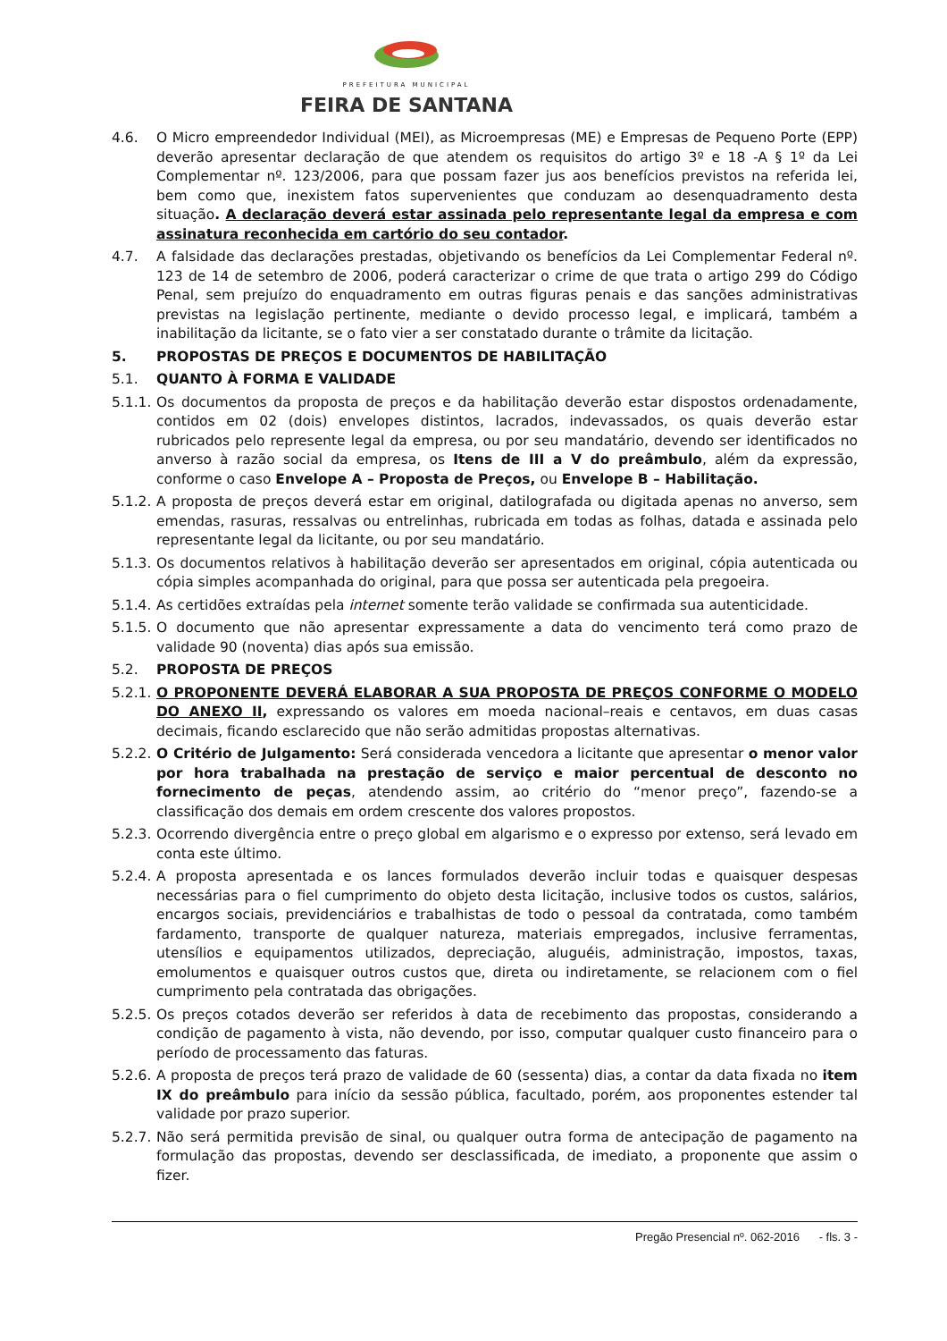PREFEITURA MUNICIPAL
FEIRA DE SANTANA
4.6. O Micro empreendedor Individual (MEI), as Microempresas (ME) e Empresas de Pequeno Porte (EPP) deverão apresentar declaração de que atendem os requisitos do artigo 3º e 18 -A § 1º da Lei Complementar nº. 123/2006, para que possam fazer jus aos benefícios previstos na referida lei, bem como que, inexistem fatos supervenientes que conduzam ao desenquadramento desta situação. A declaração deverá estar assinada pelo representante legal da empresa e com assinatura reconhecida em cartório do seu contador.
4.7. A falsidade das declarações prestadas, objetivando os benefícios da Lei Complementar Federal nº. 123 de 14 de setembro de 2006, poderá caracterizar o crime de que trata o artigo 299 do Código Penal, sem prejuízo do enquadramento em outras figuras penais e das sanções administrativas previstas na legislação pertinente, mediante o devido processo legal, e implicará, também a inabilitação da licitante, se o fato vier a ser constatado durante o trâmite da licitação.
5. PROPOSTAS DE PREÇOS E DOCUMENTOS DE HABILITAÇÃO
5.1. QUANTO À FORMA E VALIDADE
5.1.1. Os documentos da proposta de preços e da habilitação deverão estar dispostos ordenadamente, contidos em 02 (dois) envelopes distintos, lacrados, indevassados, os quais deverão estar rubricados pelo represente legal da empresa, ou por seu mandatário, devendo ser identificados no anverso à razão social da empresa, os Itens de III a V do preâmbulo, além da expressão, conforme o caso Envelope A – Proposta de Preços, ou Envelope B – Habilitação.
5.1.2. A proposta de preços deverá estar em original, datilografada ou digitada apenas no anverso, sem emendas, rasuras, ressalvas ou entrelinhas, rubricada em todas as folhas, datada e assinada pelo representante legal da licitante, ou por seu mandatário.
5.1.3. Os documentos relativos à habilitação deverão ser apresentados em original, cópia autenticada ou cópia simples acompanhada do original, para que possa ser autenticada pela pregoeira.
5.1.4. As certidões extraídas pela internet somente terão validade se confirmada sua autenticidade.
5.1.5. O documento que não apresentar expressamente a data do vencimento terá como prazo de validade 90 (noventa) dias após sua emissão.
5.2. PROPOSTA DE PREÇOS
5.2.1. O PROPONENTE DEVERÁ ELABORAR A SUA PROPOSTA DE PREÇOS CONFORME O MODELO DO ANEXO II, expressando os valores em moeda nacional–reais e centavos, em duas casas decimais, ficando esclarecido que não serão admitidas propostas alternativas.
5.2.2. O Critério de Julgamento: Será considerada vencedora a licitante que apresentar o menor valor por hora trabalhada na prestação de serviço e maior percentual de desconto no fornecimento de peças, atendendo assim, ao critério do “menor preço”, fazendo-se a classificação dos demais em ordem crescente dos valores propostos.
5.2.3. Ocorrendo divergência entre o preço global em algarismo e o expresso por extenso, será levado em conta este último.
5.2.4. A proposta apresentada e os lances formulados deverão incluir todas e quaisquer despesas necessárias para o fiel cumprimento do objeto desta licitação, inclusive todos os custos, salários, encargos sociais, previdenciários e trabalhistas de todo o pessoal da contratada, como também fardamento, transporte de qualquer natureza, materiais empregados, inclusive ferramentas, utensílios e equipamentos utilizados, depreciação, aluguéis, administração, impostos, taxas, emolumentos e quaisquer outros custos que, direta ou indiretamente, se relacionem com o fiel cumprimento pela contratada das obrigações.
5.2.5. Os preços cotados deverão ser referidos à data de recebimento das propostas, considerando a condição de pagamento à vista, não devendo, por isso, computar qualquer custo financeiro para o período de processamento das faturas.
5.2.6. A proposta de preços terá prazo de validade de 60 (sessenta) dias, a contar da data fixada no item IX do preâmbulo para início da sessão pública, facultado, porém, aos proponentes estender tal validade por prazo superior.
5.2.7. Não será permitida previsão de sinal, ou qualquer outra forma de antecipação de pagamento na formulação das propostas, devendo ser desclassificada, de imediato, a proponente que assim o fizer.
Pregão Presencial nº. 062-2016 - fls. 3 -